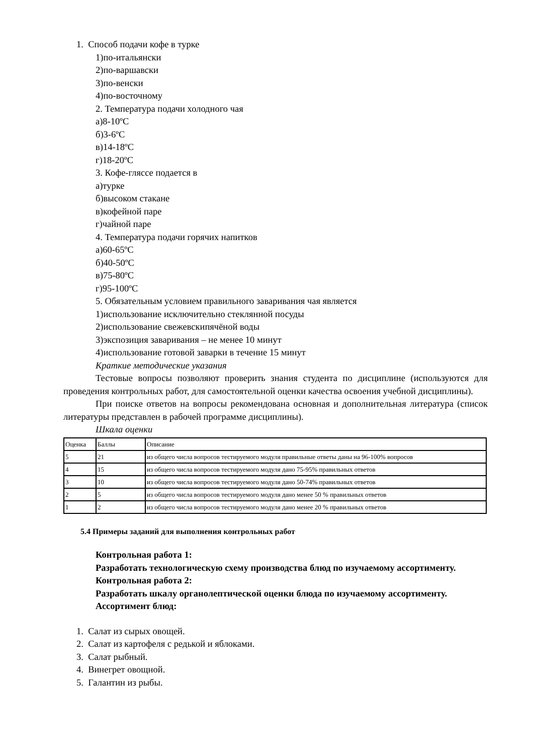1. Способ подачи кофе в турке
1)по-итальянски
2)по-варшавски
3)по-венски
4)по-восточному
2. Температура подачи холодного чая
а)8-10ºС
б)3-6ºС
в)14-18ºС
г)18-20ºС
3. Кофе-гляссе подается в
а)турке
б)высоком стакане
в)кофейной паре
г)чайной паре
4. Температура подачи горячих напитков
а)60-65ºС
б)40-50ºС
в)75-80ºС
г)95-100ºС
5. Обязательным условием правильного заваривания чая является
1)использование исключительно стеклянной посуды
2)использование свежевскипячёной воды
3)экспозиция заваривания – не менее 10 минут
4)использование готовой заварки в течение 15 минут
Краткие методические указания
Тестовые вопросы позволяют проверить знания студента по дисциплине (используются для проведения контрольных работ, для самостоятельной оценки качества освоения учебной дисциплины).
При поиске ответов на вопросы рекомендована основная и дополнительная литература (список литературы представлен в рабочей программе дисциплины).
Шкала оценки
| Оценка | Баллы | Описание |
| 5 | 21 | из общего числа вопросов тестируемого модуля правильные ответы даны на 96-100% вопросов |
| 4 | 15 | из общего числа вопросов тестируемого модуля дано 75-95% правильных ответов |
| 3 | 10 | из общего числа вопросов тестируемого модуля дано 50-74% правильных ответов |
| 2 | 5 | из общего числа вопросов тестируемого модуля дано менее 50 % правильных ответов |
| 1 | 2 | из общего числа вопросов тестируемого модуля дано менее 20 % правильных ответов |
5.4 Примеры заданий для выполнения контрольных работ
Контрольная работа 1:
Разработать технологическую схему производства блюд по изучаемому ассортименту.
Контрольная работа 2:
Разработать шкалу органолептической оценки блюда по изучаемому ассортименту.
Ассортимент блюд:
1. Салат из сырых овощей.
2. Салат из картофеля с редькой и яблоками.
3. Салат рыбный.
4. Винегрет овощной.
5. Галантин из рыбы.